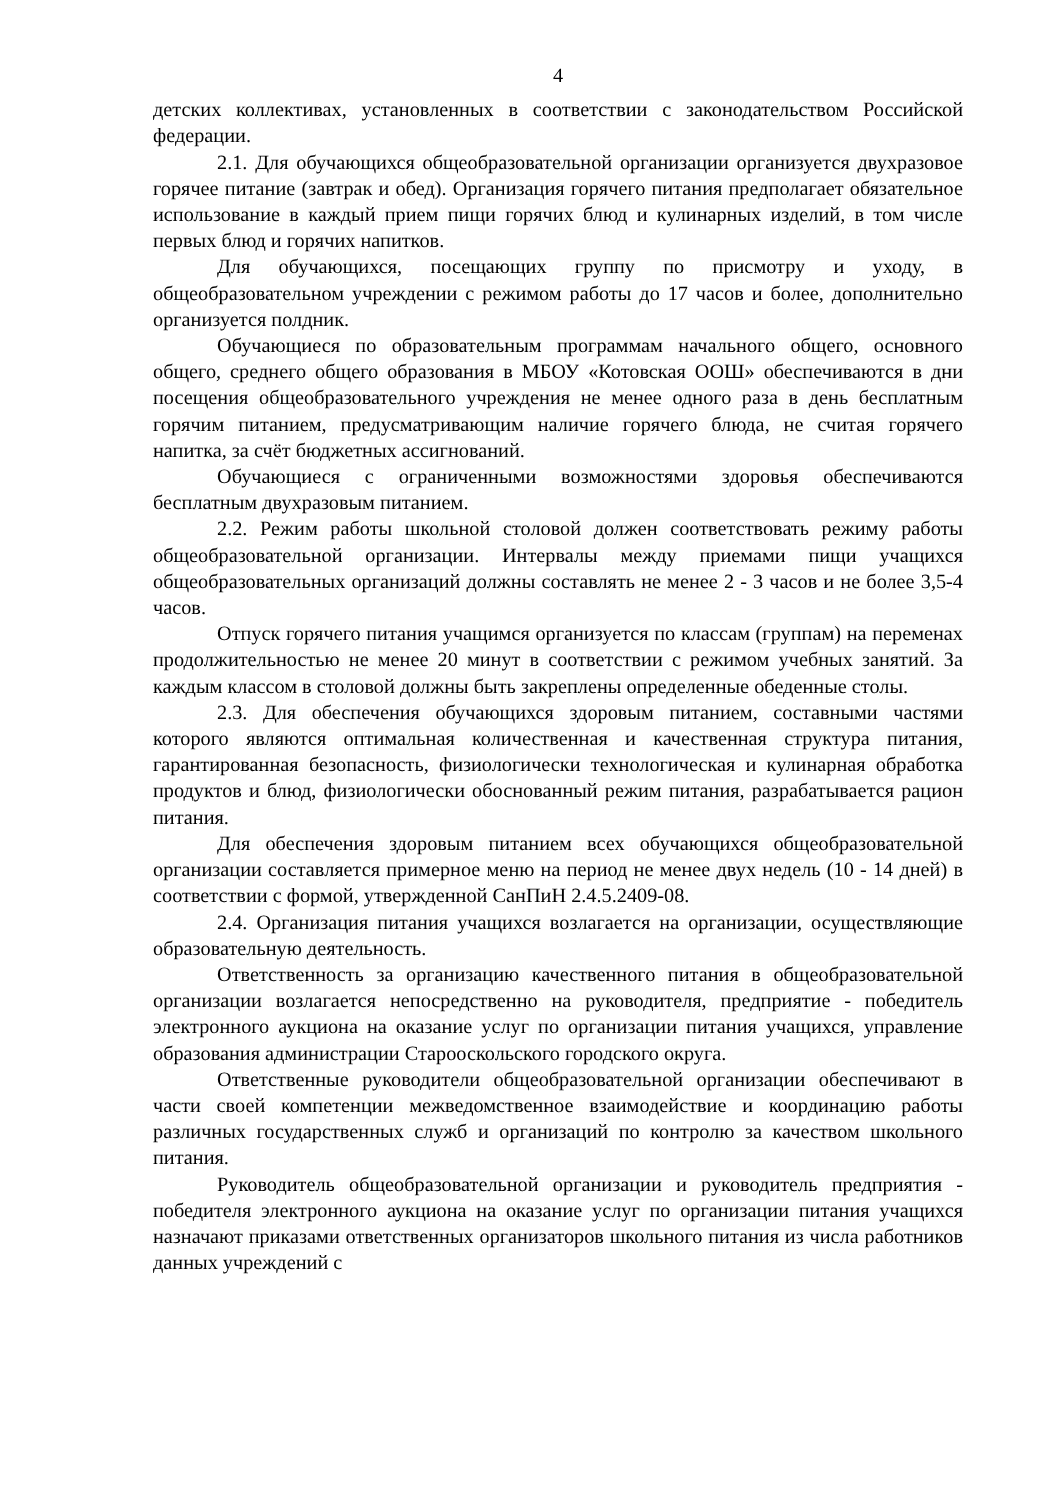4
детских коллективах, установленных в соответствии с законодательством Российской федерации.
2.1. Для обучающихся общеобразовательной организации организуется двухразовое горячее питание (завтрак и обед). Организация горячего питания предполагает обязательное использование в каждый прием пищи горячих блюд и кулинарных изделий, в том числе первых блюд и горячих напитков.
Для обучающихся, посещающих группу по присмотру и уходу, в общеобразовательном учреждении с режимом работы до 17 часов и более, дополнительно организуется полдник.
Обучающиеся по образовательным программам начального общего, основного общего, среднего общего образования в МБОУ «Котовская ООШ» обеспечиваются в дни посещения общеобразовательного учреждения не менее одного раза в день бесплатным горячим питанием, предусматривающим наличие горячего блюда, не считая горячего напитка, за счёт бюджетных ассигнований.
Обучающиеся с ограниченными возможностями здоровья обеспечиваются бесплатным двухразовым питанием.
2.2. Режим работы школьной столовой должен соответствовать режиму работы общеобразовательной организации. Интервалы между приемами пищи учащихся общеобразовательных организаций должны составлять не менее 2 - 3 часов и не более 3,5-4 часов.
Отпуск горячего питания учащимся организуется по классам (группам) на переменах продолжительностью не менее 20 минут в соответствии с режимом учебных занятий. За каждым классом в столовой должны быть закреплены определенные обеденные столы.
2.3. Для обеспечения обучающихся здоровым питанием, составными частями которого являются оптимальная количественная и качественная структура питания, гарантированная безопасность, физиологически технологическая и кулинарная обработка продуктов и блюд, физиологически обоснованный режим питания, разрабатывается рацион питания.
Для обеспечения здоровым питанием всех обучающихся общеобразовательной организации составляется примерное меню на период не менее двух недель (10 - 14 дней) в соответствии с формой, утвержденной СанПиН 2.4.5.2409-08.
2.4. Организация питания учащихся возлагается на организации, осуществляющие образовательную деятельность.
Ответственность за организацию качественного питания в общеобразовательной организации возлагается непосредственно на руководителя, предприятие - победитель электронного аукциона на оказание услуг по организации питания учащихся, управление образования администрации Старооскольского городского округа.
Ответственные руководители общеобразовательной организации обеспечивают в части своей компетенции межведомственное взаимодействие и координацию работы различных государственных служб и организаций по контролю за качеством школьного питания.
Руководитель общеобразовательной организации и руководитель предприятия - победителя электронного аукциона на оказание услуг по организации питания учащихся назначают приказами ответственных организаторов школьного питания из числа работников данных учреждений с